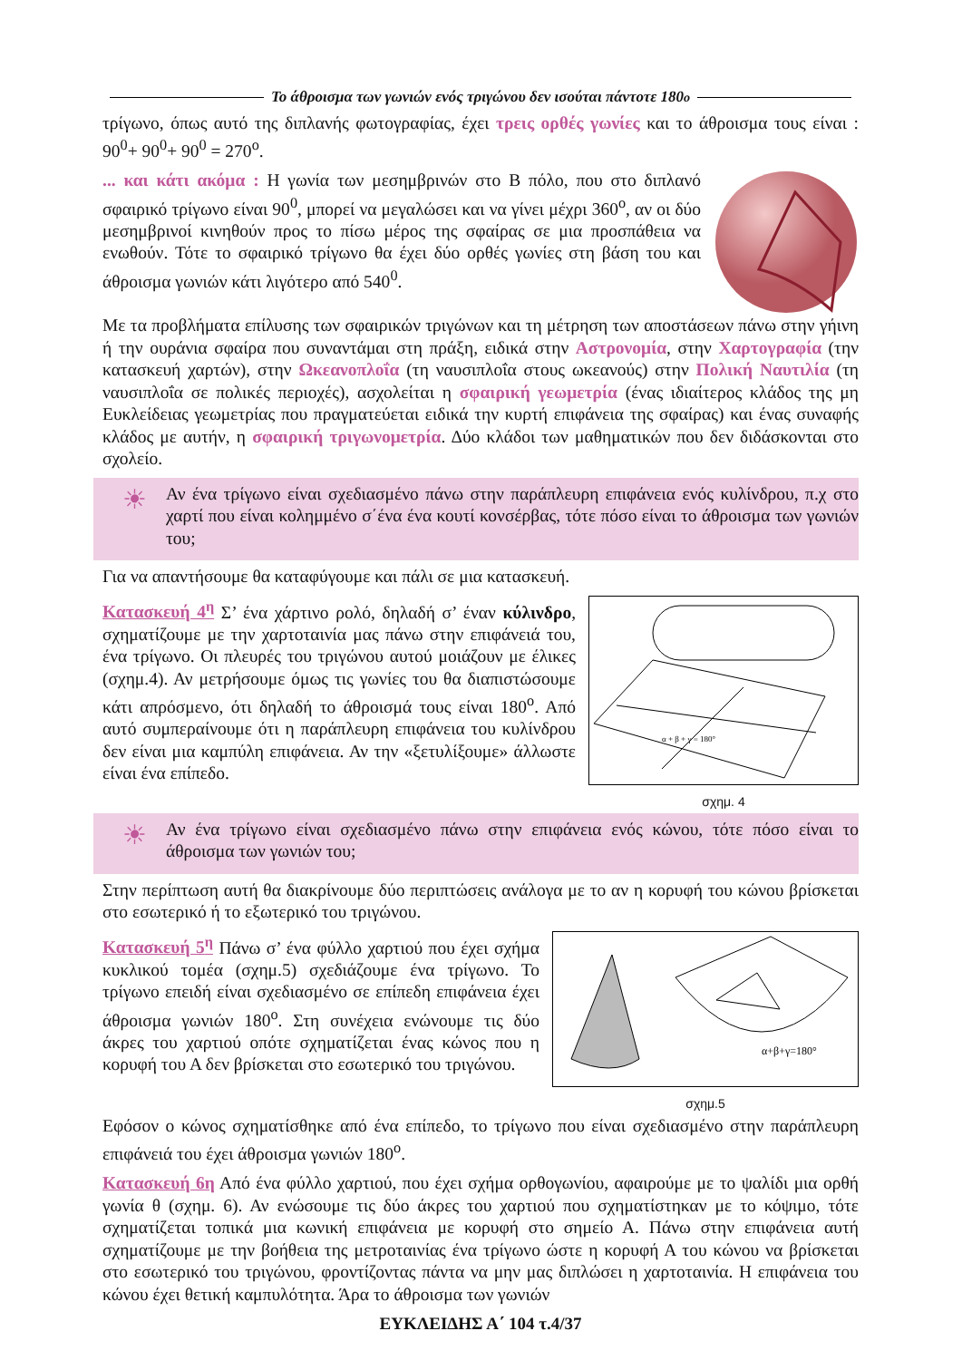Το άθροισμα των γωνιών ενός τριγώνου δεν ισούται πάντοτε 180<sup>ο</sup>
τρίγωνο, όπως αυτό της διπλανής φωτογραφίας, έχει τρεις ορθές γωνίες και το άθροισμα τους είναι : 90<sup>0</sup>+ 90<sup>0</sup>+ 90<sup>0</sup> = 270<sup>ο</sup>.
... και κάτι ακόμα : Η γωνία των μεσημβρινών στο Β πόλο, που στο διπλανό σφαιρικό τρίγωνο είναι 90<sup>0</sup>, μπορεί να μεγαλώσει και να γίνει μέχρι 360<sup>ο</sup>, αν οι δύο μεσημβρινοί κινηθούν προς το πίσω μέρος της σφαίρας σε μια προσπάθεια να ενωθούν. Τότε το σφαιρικό τρίγωνο θα έχει δύο ορθές γωνίες στη βάση του και άθροισμα γωνιών κάτι λιγότερο από 540<sup>0</sup>.
Με τα προβλήματα επίλυσης των σφαιρικών τριγώνων και τη μέτρηση των αποστάσεων πάνω στην γήινη ή την ουράνια σφαίρα που συναντάμαι στη πράξη, ειδικά στην Αστρονομία, στην Χαρτογραφία (την κατασκευή χαρτών), στην Ωκεανοπλοΐα (τη ναυσιπλοΐα στους ωκεανούς) στην Πολική Ναυτιλία (τη ναυσιπλοΐα σε πολικές περιοχές), ασχολείται η σφαιρική γεωμετρία (ένας ιδιαίτερος κλάδος της μη Ευκλείδειας γεωμετρίας που πραγματεύεται ειδικά την κυρτή επιφάνεια της σφαίρας) και ένας συναφής κλάδος με αυτήν, η σφαιρική τριγωνομετρία. Δύο κλάδοι των μαθηματικών που δεν διδάσκονται στο σχολείο.
☀
Αν ένα τρίγωνο είναι σχεδιασμένο πάνω στην παράπλευρη επιφάνεια ενός κυλίνδρου, π.χ στο χαρτί που είναι κολημμένο σ΄ένα ένα κουτί κονσέρβας, τότε πόσο είναι το άθροισμα των γωνιών του;
Για να απαντήσουμε θα καταφύγουμε και πάλι σε μια κατασκευή.
Κατασκευή 4<sup>η</sup> Σ’ ένα χάρτινο ρολό, δηλαδή σ’ έναν κύλινδρο, σχηματίζουμε με την χαρτοταινία μας πάνω στην επιφάνειά του, ένα τρίγωνο. Οι πλευρές του τριγώνου αυτού μοιάζουν με έλικες (σχημ.4). Αν μετρήσουμε όμως τις γωνίες του θα διαπιστώσουμε κάτι απρόσμενο, ότι δηλαδή το άθροισμά τους είναι 180<sup>ο</sup>. Από αυτό συμπεραίνουμε ότι η παράπλευρη επιφάνεια του κυλίνδρου δεν είναι μια καμπύλη επιφάνεια. Αν την «ξετυλίξουμε» άλλωστε είναι ένα επίπεδο.
α + β + γ = 180°
σχημ. 4
☀
Αν ένα τρίγωνο είναι σχεδιασμένο πάνω στην επιφάνεια ενός κώνου, τότε πόσο είναι το άθροισμα των γωνιών του;
Στην περίπτωση αυτή θα διακρίνουμε δύο περιπτώσεις ανάλογα με το αν η κορυφή του κώνου βρίσκεται στο εσωτερικό ή το εξωτερικό του τριγώνου.
Κατασκευή 5<sup>η</sup> Πάνω σ’ ένα φύλλο χαρτιού που έχει σχήμα κυκλικού τομέα (σχημ.5) σχεδιάζουμε ένα τρίγωνο. Το τρίγωνο επειδή είναι σχεδιασμένο σε επίπεδη επιφάνεια έχει άθροισμα γωνιών 180<sup>ο</sup>. Στη συνέχεια ενώνουμε τις δύο άκρες του χαρτιού οπότε σχηματίζεται ένας κώνος που η κορυφή του Α δεν βρίσκεται στο εσωτερικό του τριγώνου.
α+β+γ=180°
σχημ.5
Εφόσον ο κώνος σχηματίσθηκε από ένα επίπεδο, το τρίγωνο που είναι σχεδιασμένο στην παράπλευρη επιφάνειά του έχει άθροισμα γωνιών 180<sup>ο</sup>.
Κατασκευή 6η Από ένα φύλλο χαρτιού, που έχει σχήμα ορθογωνίου, αφαιρούμε με το ψαλίδι μια ορθή γωνία θ (σχημ. 6). Αν ενώσουμε τις δύο άκρες του χαρτιού που σχηματίστηκαν με το κόψιμο, τότε σχηματίζεται τοπικά μια κωνική επιφάνεια με κορυφή στο σημείο Α. Πάνω στην επιφάνεια αυτή σχηματίζουμε με την βοήθεια της μετροταινίας ένα τρίγωνο ώστε η κορυφή Α του κώνου να βρίσκεται στο εσωτερικό του τριγώνου, φροντίζοντας πάντα να μην μας διπλώσει η χαρτοταινία. Η επιφάνεια του κώνου έχει θετική καμπυλότητα. Άρα το άθροισμα των γωνιών
ΕΥΚΛΕΙΔΗΣ Α΄ 104 τ.4/37